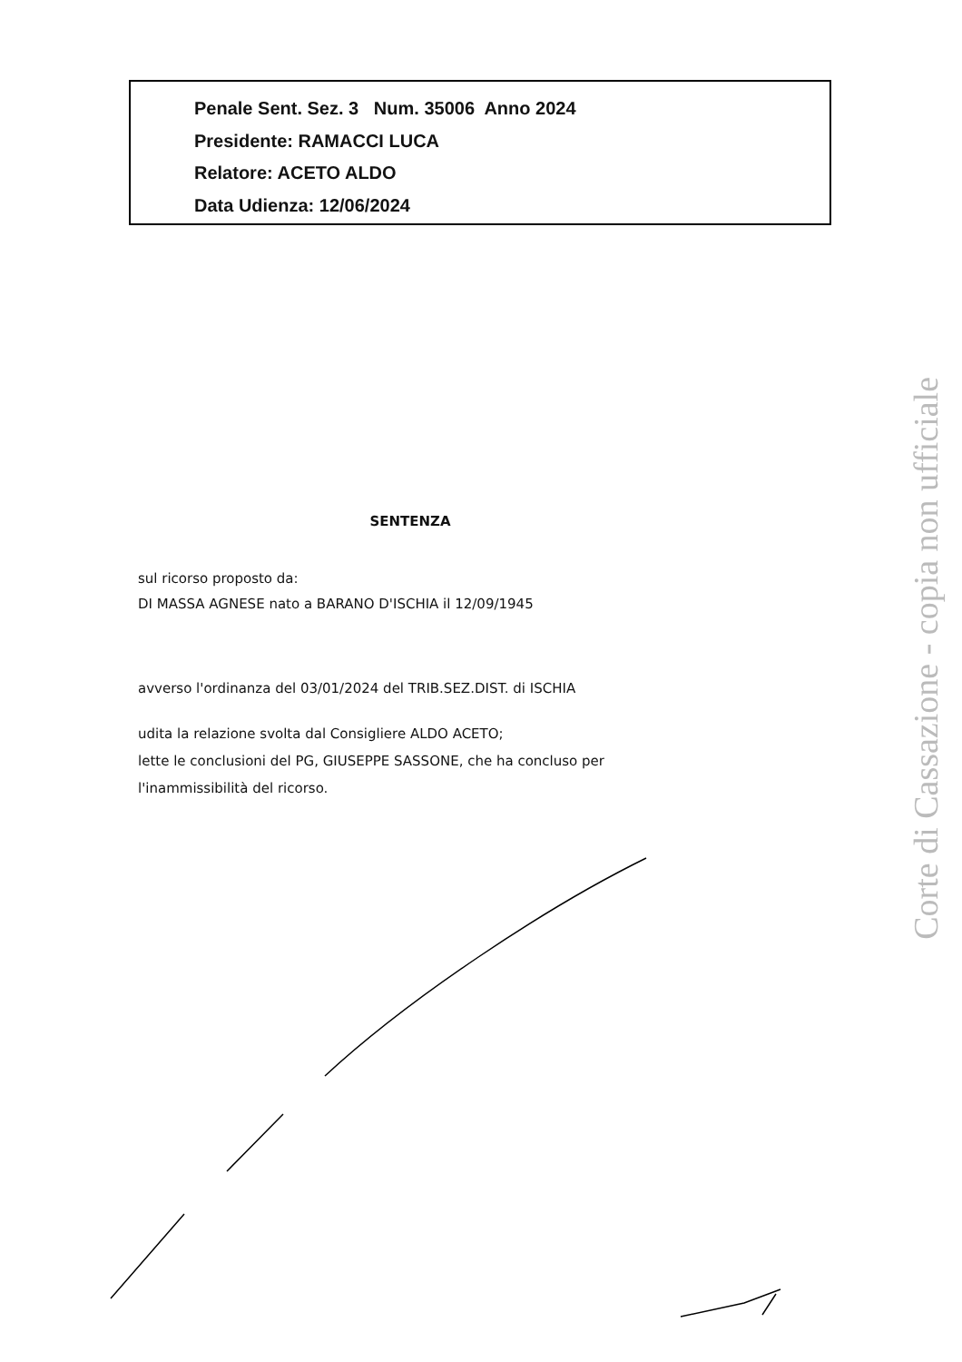Penale Sent. Sez. 3 Num. 35006 Anno 2024
Presidente: RAMACCI LUCA
Relatore: ACETO ALDO
Data Udienza: 12/06/2024
SENTENZA
sul ricorso proposto da:
DI MASSA AGNESE nato a BARANO D'ISCHIA il 12/09/1945
avverso l'ordinanza del 03/01/2024 del TRIB.SEZ.DIST. di ISCHIA
udita la relazione svolta dal Consigliere ALDO ACETO;
lette le conclusioni del PG, GIUSEPPE SASSONE, che ha concluso per
l'inammissibilità del ricorso.
Corte di Cassazione - copia non ufficiale